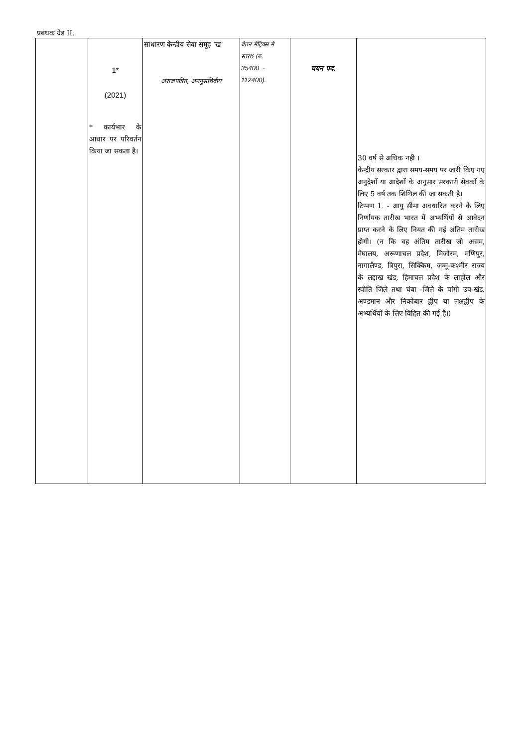| प्रबंधक ग्रेड II. | 1* (2021) * कार्यभार के आधार पर परिवर्तन किया जा सकता है। | साधारण केन्द्रीय सेवा समूह ‘ख’ अराजपत्रित, अननुसचिवीय | वेतन मैट्रिक्स मे स्तर6 (रु. 35400 ~ 112400). | चयन पद. | 30 वर्ष से अधिक नही । केन्द्रीय सरकार द्वारा समय-समय पर जारी किए गए अनुदेशों या आदेशों के अनुसार सरकारी सेवकों के लिए 5 वर्ष तक शिथिल की जा सकती है। टिप्पण 1. - आयु सीमा अवधारित करने के लिए निर्णायक तारीख भारत में अभ्यर्थियों से आवेदन प्राप्त करने के लिए नियत की गई अंतिम तारीख होगी। (न कि वह अंतिम तारीख जो असम, मेघालय, अरूणाचल प्रदेश, मिजोरम, मणिपुर, नागालैण्ड, त्रिपुरा, सिक्किम, जम्मू-कश्मीर राज्य के लद्दाख खंड, हिमाचल प्रदेश के लाहोल और स्पीति जिले तथा चंबा -जिले के पांगी उप-खंड, अण्डमान और निकोबार द्वीप या लक्षद्वीप के अभ्यर्थियों के लिए विहित की गई है।) |